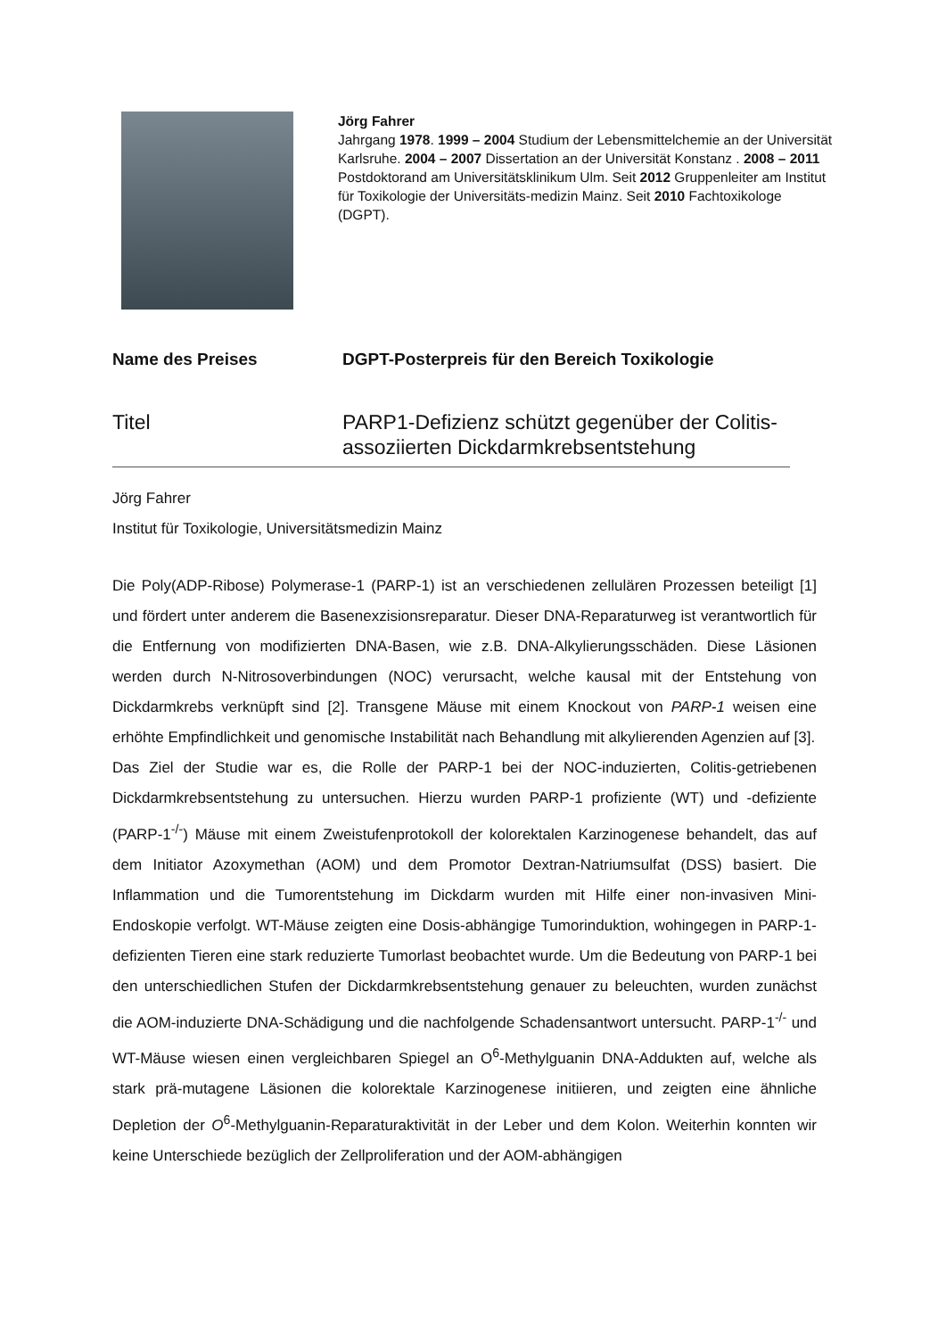Jörg Fahrer
Jahrgang 1978. 1999 – 2004 Studium der Lebensmittelchemie an der Universität Karlsruhe. 2004 – 2007 Dissertation an der Universität Konstanz . 2008 – 2011 Postdoktorand am Universitätsklinikum Ulm. Seit 2012 Gruppenleiter am Institut für Toxikologie der Universitäts-medizin Mainz. Seit 2010 Fachtoxikologe (DGPT).
Name des Preises DGPT-Posterpreis für den Bereich Toxikologie
Titel PARP1-Defizienz schützt gegenüber der Colitis-assoziierten Dickdarmkrebsentstehung
Jörg Fahrer
Institut für Toxikologie, Universitätsmedizin Mainz
Die Poly(ADP-Ribose) Polymerase-1 (PARP-1) ist an verschiedenen zellulären Prozessen beteiligt [1] und fördert unter anderem die Basenexzisionsreparatur. Dieser DNA-Reparaturweg ist verantwortlich für die Entfernung von modifizierten DNA-Basen, wie z.B. DNA-Alkylierungsschäden. Diese Läsionen werden durch N-Nitrosoverbindungen (NOC) verursacht, welche kausal mit der Entstehung von Dickdarmkrebs verknüpft sind [2]. Transgene Mäuse mit einem Knockout von PARP-1 weisen eine erhöhte Empfindlichkeit und genomische Instabilität nach Behandlung mit alkylierenden Agenzien auf [3].
Das Ziel der Studie war es, die Rolle der PARP-1 bei der NOC-induzierten, Colitis-getriebenen Dickdarmkrebsentstehung zu untersuchen. Hierzu wurden PARP-1 profiziente (WT) und -defiziente (PARP-1<sup>-/-</sup>) Mäuse mit einem Zweistufenprotokoll der kolorektalen Karzinogenese behandelt, das auf dem Initiator Azoxymethan (AOM) und dem Promotor Dextran-Natriumsulfat (DSS) basiert. Die Inflammation und die Tumorentstehung im Dickdarm wurden mit Hilfe einer non-invasiven Mini-Endoskopie verfolgt. WT-Mäuse zeigten eine Dosis-abhängige Tumorinduktion, wohingegen in PARP-1-defizienten Tieren eine stark reduzierte Tumorlast beobachtet wurde. Um die Bedeutung von PARP-1 bei den unterschiedlichen Stufen der Dickdarmkrebsentstehung genauer zu beleuchten, wurden zunächst die AOM-induzierte DNA-Schädigung und die nachfolgende Schadensantwort untersucht. PARP-1<sup>-/-</sup> und WT-Mäuse wiesen einen vergleichbaren Spiegel an O<sup>6</sup>-Methylguanin DNA-Addukten auf, welche als stark prä-mutagene Läsionen die kolorektale Karzinogenese initiieren, und zeigten eine ähnliche Depletion der O<sup>6</sup>-Methylguanin-Reparaturaktivität in der Leber und dem Kolon. Weiterhin konnten wir keine Unterschiede bezüglich der Zellproliferation und der AOM-abhängigen